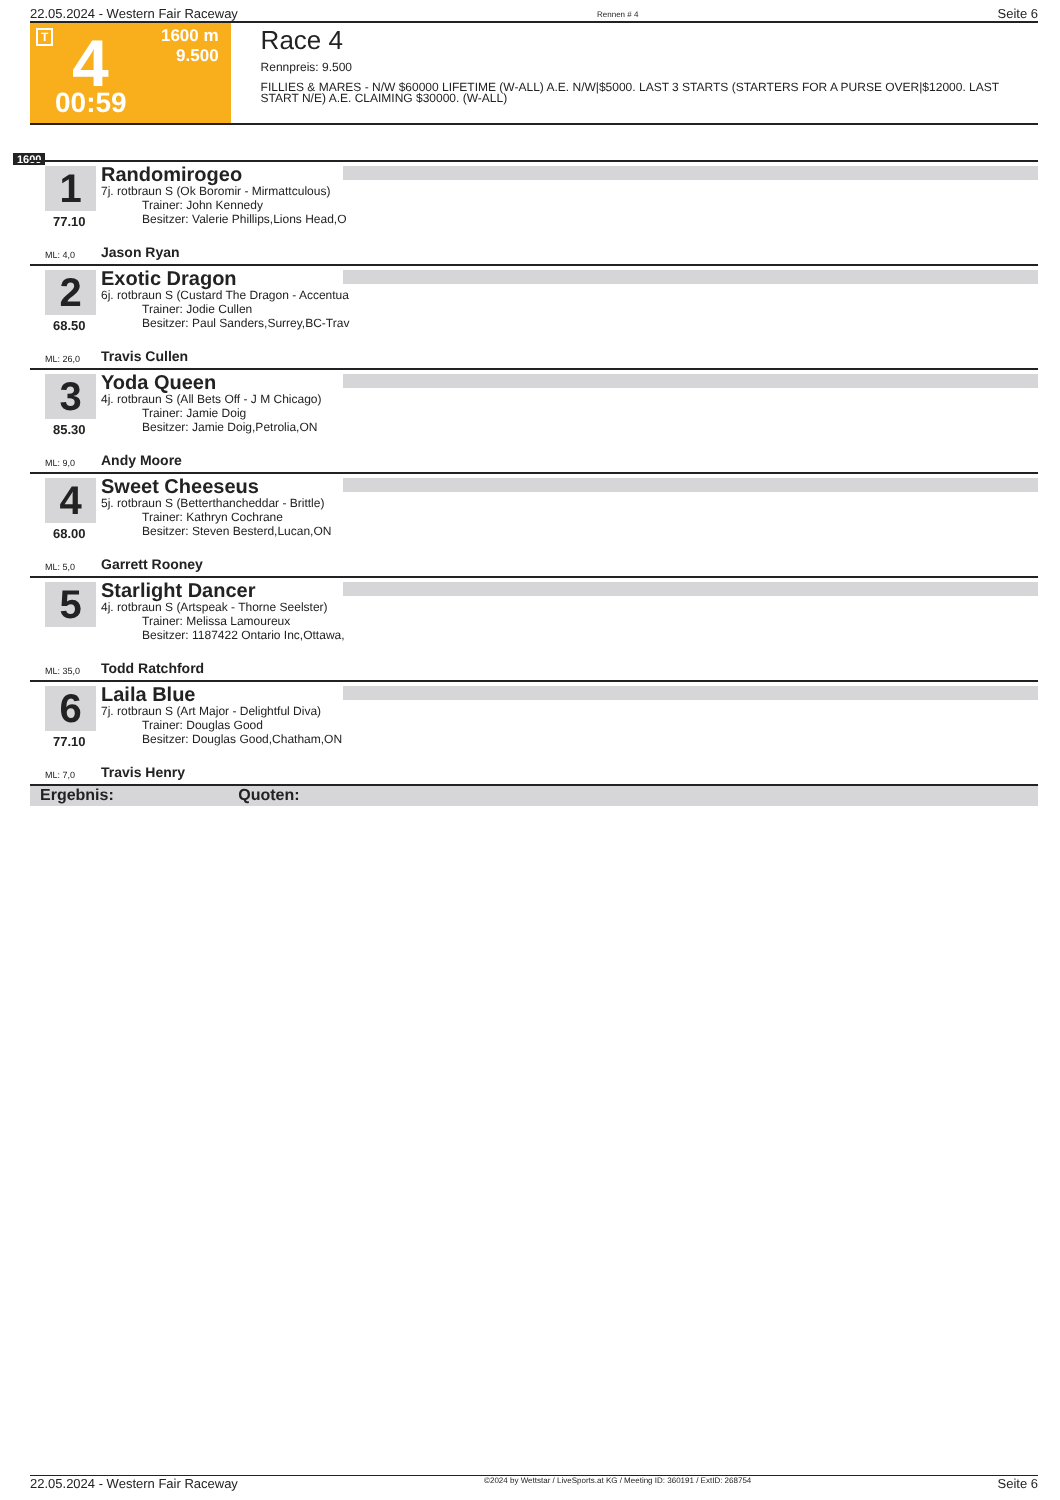22.05.2024 - Western Fair Raceway Rennen # 4 Seite 6
T 4 1600 m
9.500
00:59
Race 4
Rennpreis: 9.500
FILLIES & MARES - N/W $60000 LIFETIME (W-ALL) A.E. N/W|$5000. LAST 3 STARTS (STARTERS FOR A PURSE OVER|$12000. LAST START N/E) A.E. CLAIMING $30000. (W-ALL)
1600
1
77.10
Randomirogeo
7j. rotbraun S (Ok Boromir - Mirmattculous)
Trainer: John Kennedy
Besitzer: Valerie Phillips,Lions Head,O
ML: 4,0 Jason Ryan
2
68.50
Exotic Dragon
6j. rotbraun S (Custard The Dragon - Accentua
Trainer: Jodie Cullen
Besitzer: Paul Sanders,Surrey,BC-Trav
ML: 26,0 Travis Cullen
3
85.30
Yoda Queen
4j. rotbraun S (All Bets Off - J M Chicago)
Trainer: Jamie Doig
Besitzer: Jamie Doig,Petrolia,ON
ML: 9,0 Andy Moore
4
68.00
Sweet Cheeseus
5j. rotbraun S (Betterthancheddar - Brittle)
Trainer: Kathryn Cochrane
Besitzer: Steven Besterd,Lucan,ON
ML: 5,0 Garrett Rooney
5
Starlight Dancer
4j. rotbraun S (Artspeak - Thorne Seelster)
Trainer: Melissa Lamoureux
Besitzer: 1187422 Ontario Inc,Ottawa,
ML: 35,0 Todd Ratchford
6
77.10
Laila Blue
7j. rotbraun S (Art Major - Delightful Diva)
Trainer: Douglas Good
Besitzer: Douglas Good,Chatham,ON
ML: 7,0 Travis Henry
Ergebnis: Quoten:
22.05.2024 - Western Fair Raceway ©2024 by Wettstar / LiveSports.at KG / Meeting ID: 360191 / ExtID: 268754 Seite 6